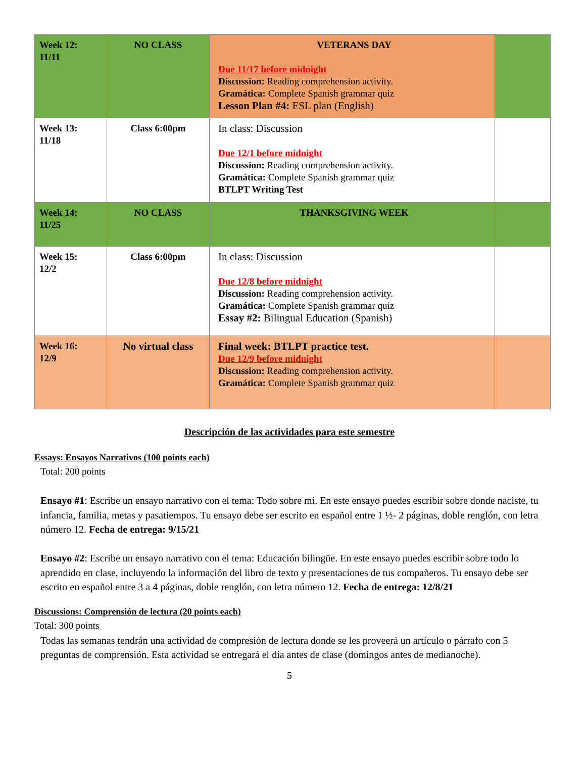| Week 12: 11/11 | NO CLASS | VETERANS DAY Due 11/17 before midnight Discussion: Reading comprehension activity. Gramática: Complete Spanish grammar quiz Lesson Plan #4: ESL plan (English) | |
| Week 13: 11/18 | Class 6:00pm | In class: Discussion Due 12/1 before midnight Discussion: Reading comprehension activity. Gramática: Complete Spanish grammar quiz BTLPT Writing Test | |
| Week 14: 11/25 | NO CLASS | THANKSGIVING WEEK | |
| Week 15: 12/2 | Class 6:00pm | In class: Discussion Due 12/8 before midnight Discussion: Reading comprehension activity. Gramática: Complete Spanish grammar quiz Essay #2: Bilingual Education (Spanish) | |
| Week 16: 12/9 | No virtual class | Final week: BTLPT practice test. Due 12/9 before midnight Discussion: Reading comprehension activity. Gramática: Complete Spanish grammar quiz | |
Descripción de las actividades para este semestre
Essays: Ensayos Narrativos (100 points each)
Total: 200 points
Ensayo #1: Escribe un ensayo narrativo con el tema: Todo sobre mi. En este ensayo puedes escribir sobre donde naciste, tu infancia, familia, metas y pasatiempos. Tu ensayo debe ser escrito en español entre 1 ½- 2 páginas, doble renglón, con letra número 12. Fecha de entrega: 9/15/21
Ensayo #2: Escribe un ensayo narrativo con el tema: Educación bilingüe. En este ensayo puedes escribir sobre todo lo aprendido en clase, incluyendo la información del libro de texto y presentaciones de tus compañeros. Tu ensayo debe ser escrito en español entre 3 a 4 páginas, doble renglón, con letra número 12. Fecha de entrega: 12/8/21
Discussions: Comprensión de lectura (20 points each)
Total: 300 points
Todas las semanas tendrán una actividad de compresión de lectura donde se les proveerá un artículo o párrafo con 5 preguntas de comprensión. Esta actividad se entregará el día antes de clase (domingos antes de medianoche).
5